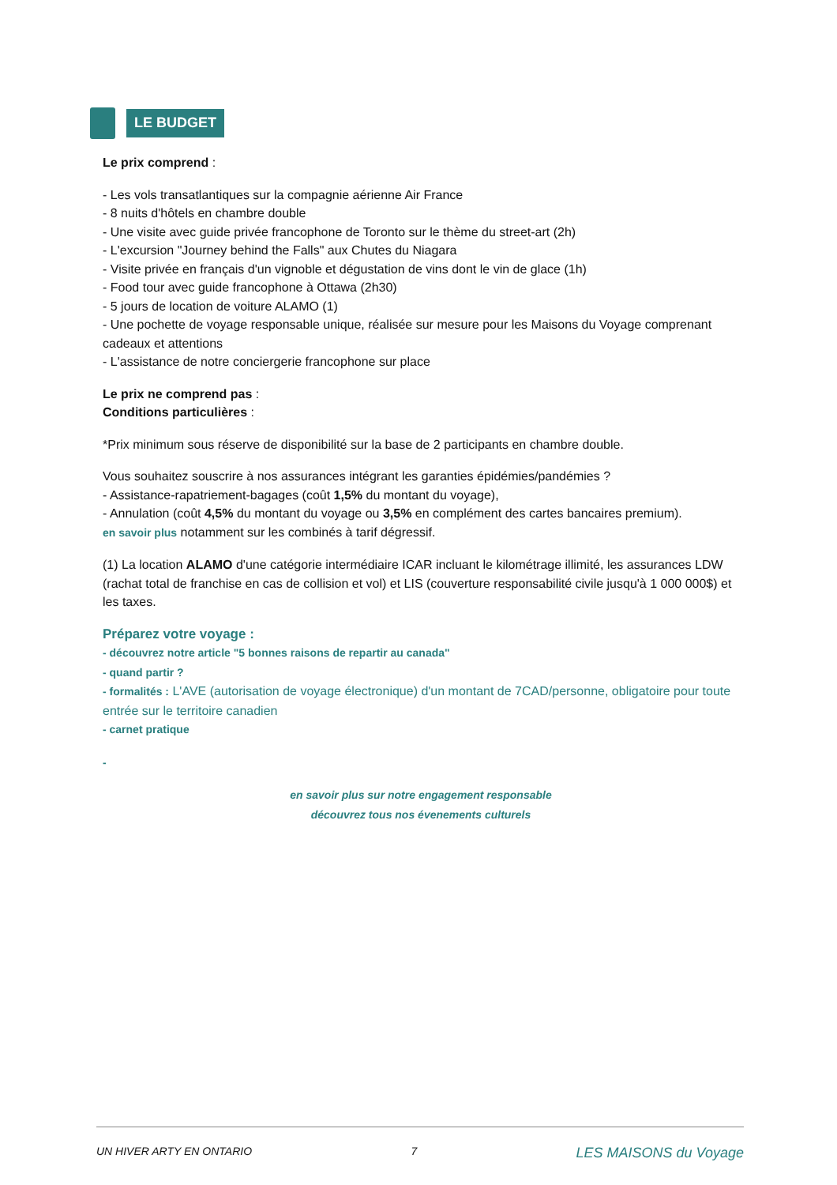LE BUDGET
Le prix comprend :
- Les vols transatlantiques sur la compagnie aérienne Air France
- 8 nuits d'hôtels en chambre double
- Une visite avec guide privée francophone de Toronto sur le thème du street-art (2h)
- L'excursion "Journey behind the Falls" aux Chutes du Niagara
- Visite privée en français d'un vignoble et dégustation de vins dont le vin de glace (1h)
- Food tour avec guide francophone à Ottawa (2h30)
- 5 jours de location de voiture ALAMO (1)
- Une pochette de voyage responsable unique, réalisée sur mesure pour les Maisons du Voyage comprenant cadeaux et attentions
- L'assistance de notre conciergerie francophone sur place
Le prix ne comprend pas :
Conditions particulières :
*Prix minimum sous réserve de disponibilité sur la base de 2 participants en chambre double.
Vous souhaitez souscrire à nos assurances intégrant les garanties épidémies/pandémies ?
- Assistance-rapatriement-bagages (coût 1,5% du montant du voyage),
- Annulation (coût 4,5% du montant du voyage ou 3,5% en complément des cartes bancaires premium).
en savoir plus notamment sur les combinés à tarif dégressif.
(1) La location ALAMO d'une catégorie intermédiaire ICAR incluant le kilométrage illimité, les assurances LDW (rachat total de franchise en cas de collision et vol) et LIS (couverture responsabilité civile jusqu'à 1 000 000$) et les taxes.
Préparez votre voyage :
- découvrez notre article "5 bonnes raisons de repartir au canada"
- quand partir ?
- formalités : L'AVE (autorisation de voyage électronique) d'un montant de 7CAD/personne, obligatoire pour toute entrée sur le territoire canadien
- carnet pratique
-
en savoir plus sur notre engagement responsable
découvrez tous nos évenements culturels
UN HIVER ARTY EN ONTARIO 7 LES MAISONS du Voyage